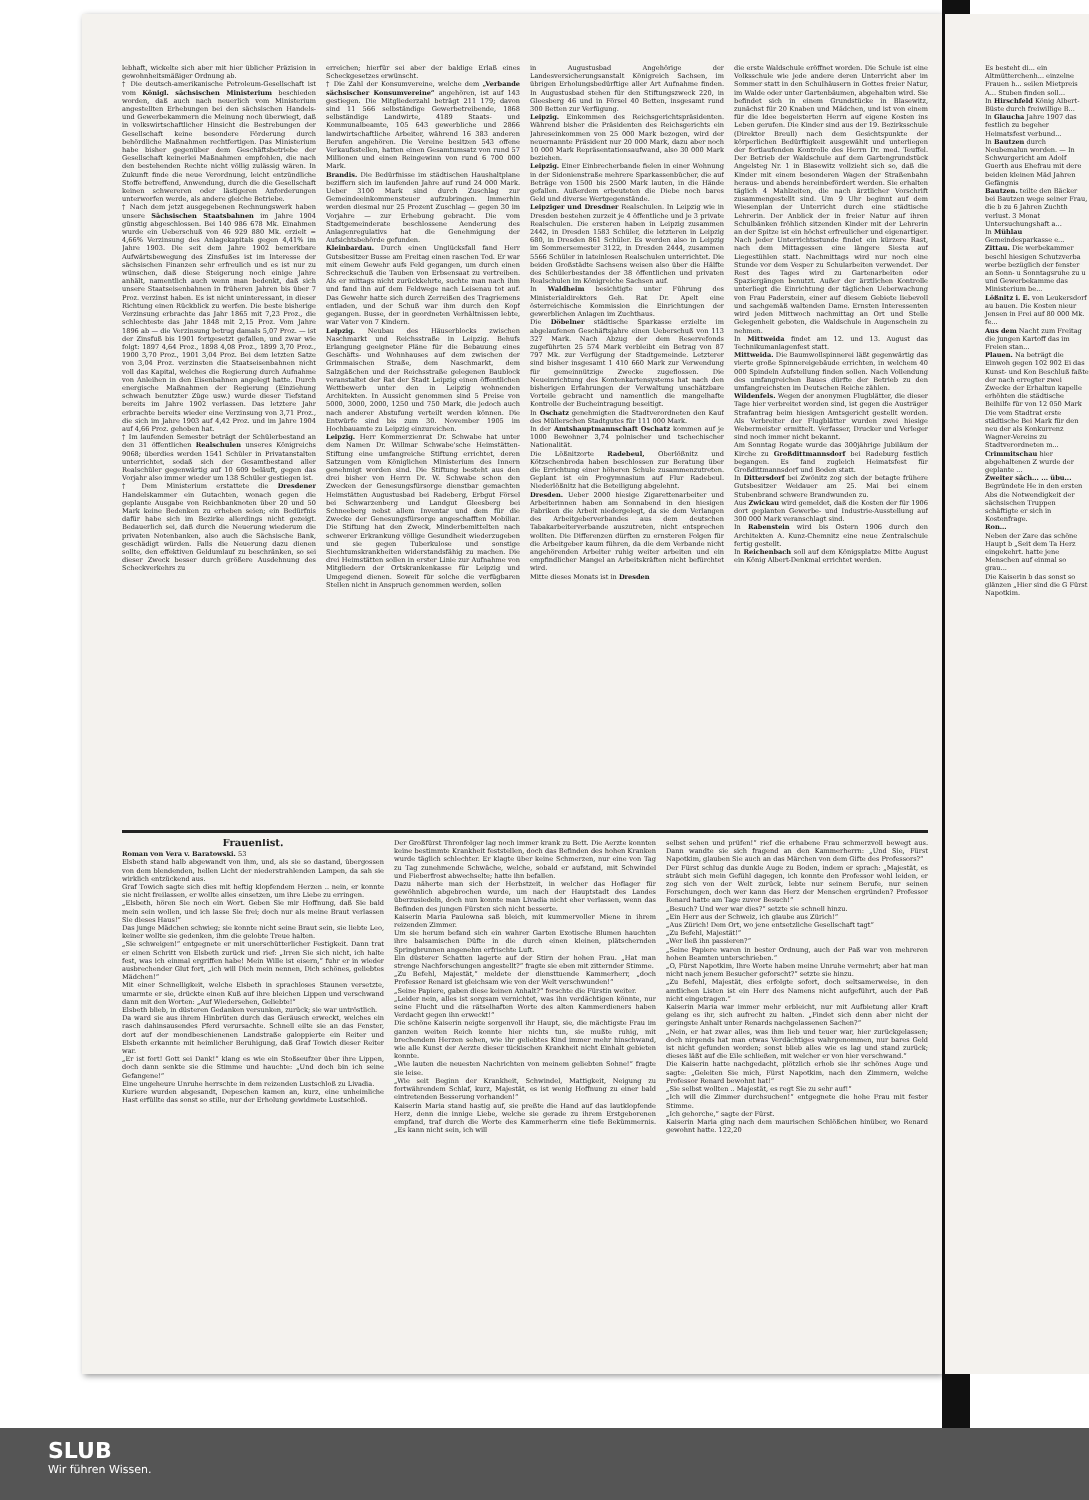lebhaft, wickelte sich aber mit hier üblicher Präzision in gewohnheitsmäßiger Ordnung ab.
† Die deutsch-amerikanische Petroleum-Gesellschaft ist vom Königl. sächsischen Ministerium beschieden worden, daß auch nach neuerlich vom Ministerium angestellten Erhebungen bei den sächsischen Handels- und Gewerbekammern die Meinung noch überwiegt, daß in volkswirtschaftlicher Hinsicht die Bestrebungen der Gesellschaft keine besondere Förderung durch behördliche Maßnahmen rechtfertigen. Das Ministerium habe bisher gegenüber dem Geschäftsbetriebe der Gesellschaft keinerlei Maßnahmen empfohlen, die nach den bestehenden Rechte nicht völlig zulässig wären. In Zukunft finde die neue Verordnung, leicht entzündliche Stoffe betreffend, Anwendung, durch die die Gesellschaft keinen schwereren oder lästigeren Anforderungen unterworfen werde, als andere gleiche Betriebe.
† Nach dem jetzt ausgegebenen Rechnungswerk haben unsere Sächsischen Staatsbahnen im Jahre 1904 günstig abgeschlossen. Bei 140 986 678 Mk. Einahmen wurde ein Ueberschuß von 46 929 880 Mk. erzielt = 4,66% Verzinsung des Anlagekapitals gegen 4,41% im Jahre 1903. Die seit dem Jahre 1902 bemerkbare Aufwärtsbewegung des Zinsfußes ist im Interesse der sächsischen Finanzen sehr erfreulich und es ist nur zu wünschen, daß diese Steigerung noch einige Jahre anhält, namentlich auch wenn man bedenkt, daß sich unsere Staatseisenbahnen in früheren Jahren bis über 7 Proz. verzinst haben. Es ist nicht uninteressant, in dieser Richtung einen Rückblick zu werfen. Die beste bisherige Verzinsung erbrachte das Jahr 1865 mit 7,23 Proz., die schlechteste das Jahr 1848 mit 2,15 Proz. Vom Jahre 1896 ab — die Verzinsung betrug damals 5,07 Proz. — ist der Zinsfuß bis 1901 fortgesetzt gefallen, und zwar wie folgt: 1897 4,64 Proz., 1898 4,08 Proz., 1899 3,70 Proz., 1900 3,70 Proz., 1901 3,04 Proz. Bei dem letzten Satze von 3,04 Proz. verzinsten die Staatseisenbahnen nicht voll das Kapital, welches die Regierung durch Aufnahme von Anleihen in den Eisenbahnen angelegt hatte. Durch energische Maßnahmen der Regierung (Einziehung schwach benutzter Züge usw.) wurde dieser Tiefstand bereits im Jahre 1902 verlassen. Das letztere Jahr erbrachte bereits wieder eine Verzinsung von 3,71 Proz., die sich im Jahre 1903 auf 4,42 Proz. und im Jahre 1904 auf 4,66 Proz. gehoben hat.
† Im laufenden Semester beträgt der Schülerbestand an den 31 öffentlichen Realschulen unseres Königreichs 9068; überdies werden 1541 Schüler in Privatanstalten unterrichtet, sodaß sich der Gesamtbestand aller Realschüler gegenwärtig auf 10 609 beläuft, gegen das Vorjahr also immer wieder um 138 Schüler gestiegen ist.
† Dem Ministerium erstattete die Dresdener Handelskammer ein Gutachten, wonach gegen die geplante Ausgabe von Reichbanknoten über 20 und 50 Mark keine Bedenken zu erheben seien; ein Bedürfnis dafür habe sich im Bezirke allerdings nicht gezeigt. Bedauerlich sei, daß durch die Neuerung wiederum die privaten Notenbanken, also auch die Sächsische Bank, geschädigt würden. Falls die Neuerung dazu dienen sollte, den effektiven Geldumlauf zu beschränken, so sei dieser Zweck besser durch größere Ausdehnung des Scheckverkehrs zu
erreichen; hierfür sei aber der baldige Erlaß eines Scheckgesetzes erwünscht.
† Die Zahl der Konsumvereine, welche dem „Verbande sächsischer Konsumvereine“ angehören, ist auf 143 gestiegen. Die Mitgliederzahl beträgt 211 179; davon sind 11 566 selbständige Gewerbetreibende, 1868 selbständige Landwirte, 4189 Staats- und Kommunalbeamte, 105 643 gewerbliche und 2866 landwirtschaftliche Arbeiter, während 16 383 anderen Berufen angehören. Die Vereine besitzen 543 offene Verkaufsstellen, hatten einen Gesamtumsatz von rund 57 Millionen und einen Reingewinn von rund 6 700 000 Mark.
Brandis. Die Bedürfnisse im städtischen Haushaltplane beziffern sich im laufenden Jahre auf rund 24 000 Mark. Ueber 3100 Mark sind durch Zuschlag zur Gemeindeeinkommensteuer aufzubringen. Immerhin werden diesmal nur 25 Prozent Zuschlag — gegen 30 im Vorjahre — zur Erhebung gebracht. Die vom Stadtgemeinderate beschlossene Aenderung des Anlagenregulativs hat die Genehmigung der Aufsichtsbehörde gefunden.
Kleinbardau. Durch einen Unglücksfall fand Herr Gutsbesitzer Busse am Freitag einen raschen Tod. Er war mit einem Gewehr aufs Feld gegangen, um durch einen Schreckschuß die Tauben von Erbsensaat zu vertreiben. Als er mittags nicht zurückkehrte, suchte man nach ihm und fand ihn auf dem Feldwege nach Leisenau tot auf. Das Gewehr hatte sich durch Zerreißen des Tragriemens entladen, und der Schuß war ihm durch den Kopf gegangen. Busse, der in geordneten Verhältnissen lebte, war Vater von 7 Kindern.
Leipzig. Neubau des Häuserblocks zwischen Naschmarkt und Reichsstraße in Leipzig. Behufs Erlangung geeigneter Pläne für die Bebauung eines Geschäfts- und Wohnhauses auf dem zwischen der Grimmaischen Straße, dem Naschmarkt, dem Salzgäßchen und der Reichsstraße gelegenen Baublock veranstaltet der Rat der Stadt Leipzig einen öffentlichen Wettbewerb unter den in Leipzig wohnenden Architekten. In Aussicht genommen sind 5 Preise von 5000, 3000, 2000, 1250 und 750 Mark, die jedoch auch nach anderer Abstufung verteilt werden können. Die Entwürfe sind bis zum 30. November 1905 im Hochbauamte zu Leipzig einzureichen.
Leipzig. Herr Kommerzienrat Dr. Schwabe hat unter dem Namen Dr. Willmar Schwabe'sche Heimstätten-Stiftung eine umfangreiche Stiftung errichtet, deren Satzungen vom Königlichen Ministerium des Innern genehmigt worden sind. Die Stiftung besteht aus den drei bisher von Herrn Dr. W. Schwabe schon den Zwecken der Genesungsfürsorge dienstbar gemachten Heimstätten Augustusbad bei Radeberg, Erbgut Försel bei Schwarzenberg und Landgut Gleesberg bei Schneeberg nebst allem Inventar und dem für die Zwecke der Genesungsfürsorge angeschafften Mobiliar. Die Stiftung hat den Zweck, Minderbemittelten nach schwerer Erkrankung völlige Gesundheit wiederzugeben und sie gegen Tuberkulose und sonstige Siechtumskrankheiten widerstandsfähig zu machen. Die drei Heimstätten sollen in erster Linie zur Aufnahme von Mitgliedern der Ortskrankenkasse für Leipzig und Umgegend dienen. Soweit für solche die verfügbaren Stellen nicht in Anspruch genommen werden, sollen
in Augustusbad Angehörige der Landesversicherungsanstalt Königreich Sachsen, im übrigen Erholungsbedürftige aller Art Aufnahme finden. In Augustusbad stehen für den Stiftungszweck 220, in Gleesberg 46 und in Försel 40 Betten, insgesamt rund 300 Betten zur Verfügung.
Leipzig. Einkommen des Reichsgerichtspräsidenten. Während bisher die Präsidenten des Reichsgerichts ein Jahreseinkommen von 25 000 Mark bezogen, wird der neuernannte Präsident nur 20 000 Mark, dazu aber noch 10 000 Mark Repräsentationsaufwand, also 30 000 Mark beziehen.
Leipzig. Einer Einbrecherbande fielen in einer Wohnung in der Sidonienstraße mehrere Sparkassenbücher, die auf Beträge von 1500 bis 2500 Mark lauten, in die Hände gefallen. Außerdem erbeuteten die Diebe noch bares Geld und diverse Wertgegenstände.
Leipziger und Dresdner Realschulen. In Leipzig wie in Dresden bestehen zurzeit je 4 öffentliche und je 3 private Realschulen. Die ersteren haben in Leipzig zusammen 2442, in Dresden 1583 Schüler, die letzteren in Leipzig 680, in Dresden 861 Schüler. Es werden also in Leipzig im Sommersemester 3122, in Dresden 2444, zusammen 5566 Schüler in lateinlosen Realschulen unterrichtet. Die beiden Großstädte Sachsens weisen also über die Hälfte des Schülerbestandes der 38 öffentlichen und privaten Realschulen im Königreiche Sachsen auf.
In Waldheim besichtigte unter Führung des Ministerialdirektors Geh. Rat Dr. Apelt eine österreichische Kommission die Einrichtungen der gewerblichen Anlagen im Zuchthaus.
Die Döbelner städtische Sparkasse erzielte im abgelaufenen Geschäftsjahre einen Ueberschuß von 113 327 Mark. Nach Abzug der dem Reservefonds zugeführten 25 574 Mark verbleibt ein Betrag von 87 797 Mk. zur Verfügung der Stadtgemeinde. Letzterer sind bisher insgesamt 1 410 660 Mark zur Verwendung für gemeinnützige Zwecke zugeflossen. Die Neueinrichtung des Kontenkartensystems hat nach den bisherigen Erfahrungen der Verwaltung unschätzbare Vorteile gebracht und namentlich die mangelhafte Kontrolle der Bucheintragung beseitigt.
In Oschatz genehmigten die Stadtverordneten den Kauf des Müllerschen Stadtgutes für 111 000 Mark.
In der Amtshauptmannschaft Oschatz kommen auf je 1000 Bewohner 3,74 polnischer und tschechischer Nationalität.
Die Lößnitzorte Radebeul, Oberlößnitz und Kötzschenbroda haben beschlossen zur Beratung über die Errichtung einer höheren Schule zusammenzutreten. Geplant ist ein Progymnasium auf Flur Radebeul. Niederlößnitz hat die Beteiligung abgelehnt.
Dresden. Ueber 2000 hiesige Zigarettenarbeiter und Arbeiterinnen haben am Sonnabend in den hiesigen Fabriken die Arbeit niedergelegt, da sie dem Verlangen des Arbeitgeberverbandes aus dem deutschen Tabakarbeiterverbande auszutreten, nicht entsprechen wollten. Die Differenzen dürften zu ernsteren Folgen für die Arbeitgeber kaum führen, da die dem Verbande nicht angehörenden Arbeiter ruhig weiter arbeiten und ein empfindlicher Mangel an Arbeitskräften nicht befürchtet wird.
Mitte dieses Monats ist in Dresden
die erste Waldschule eröffnet worden. Die Schule ist eine Volksschule wie jede andere deren Unterricht aber im Sommer statt in den Schulhäusern in Gottes freier Natur, im Walde oder unter Gartenbäumen, abgehalten wird. Sie befindet sich in einem Grundstücke in Blasewitz, zunächst für 20 Knaben und Mädchen, und ist von einem für die Idee begeisterten Herrn auf eigene Kosten ins Leben gerufen. Die Kinder sind aus der 19. Bezirksschule (Direktor Breull) nach dem Gesichtspunkte der körperlichen Bedürftigkeit ausgewählt und unterliegen der fortlaufenden Kontrolle des Herrn Dr. med. Teuffel. Der Betrieb der Waldschule auf dem Gartengrundstück Angelsteg Nr. 1 in Blasewitz vollzieht sich so, daß die Kinder mit einem besonderen Wagen der Straßenbahn heraus- und abends hereinbefördert werden. Sie erhalten täglich 4 Mahlzeiten, die nach ärztlicher Vorschrift zusammengestellt sind. Um 9 Uhr beginnt auf dem Wiesenplan der Unterricht durch eine städtische Lehrerin. Der Anblick der in freier Natur auf ihren Schulbänken fröhlich sitzenden Kinder mit der Lehrerin an der Spitze ist ein höchst erfreulicher und eigenartiger. Nach jeder Unterrichtsstunde findet ein kürzere Rast, nach dem Mittagessen eine längere Siesta auf Liegestühlen statt. Nachmittags wird nur noch eine Stunde vor dem Vesper zu Schularbeiten verwendet. Der Rest des Tages wird zu Gartenarbeiten oder Spaziergängen benutzt. Außer der ärztlichen Kontrolle unterliegt die Einrichtung der täglichen Ueberwachung von Frau Paderstein, einer auf diesem Gebiete liebevoll und sachgemäß waltenden Dame. Ernsten Interessenten wird jeden Mittwoch nachmittag an Ort und Stelle Gelegenheit geboten, die Waldschule in Augenschein zu nehmen.
In Mittweida findet am 12. und 13. August das Technikumanlagenfest statt.
Mittweida. Die Baumwollspinnerei läßt gegenwärtig das vierte große Spinnereigebäude errichten, in welchem 40 000 Spindeln Aufstellung finden sollen. Nach Vollendung des umfangreichen Baues dürfte der Betrieb zu den umfangreichsten im Deutschen Reiche zählen.
Wildenfels. Wegen der anonymen Flugblätter, die dieser Tage hier verbreitet worden sind, ist gegen die Austräger Strafantrag beim hiesigen Amtsgericht gestellt worden. Als Verbreiter der Flugblätter wurden zwei hiesige Webermeister ermittelt. Verfasser, Drucker und Verleger sind noch immer nicht bekannt.
Am Sonntag Rogate wurde das 300jährige Jubiläum der Kirche zu Großdittmannsdorf bei Radeburg festlich begangen. Es fand zugleich Heimatsfest für Großdittmannsdorf und Boden statt.
In Dittersdorf bei Zwönitz zog sich der betagte frühere Gutsbesitzer Weidauer am 25. Mai bei einem Stubenbrand schwere Brandwunden zu.
Aus Zwickau wird gemeldet, daß die Kosten der für 1906 dort geplanten Gewerbe- und Industrie-Ausstellung auf 300 000 Mark veranschlagt sind.
In Rabenstein wird bis Ostern 1906 durch den Architekten A. Kunz-Chemnitz eine neue Zentralschule fertig gestellt.
In Reichenbach soll auf dem Königsplatze Mitte August ein König Albert-Denkmal errichtet werden.
Frauenlist.
Roman von Vera v. Baratowski. 53
Elsbeth stand halb abgewandt von ihm, und, als sie so dastand, übergossen von dem blendenden, hellen Licht der niederstrahlenden Lampen, da sah sie wirklich entzückend aus.
Graf Towich sagte sich dies mit heftig klopfendem Herzen .. nein, er konnte sie nicht freilassen, er wollte alles einsetzen, um ihre Liebe zu erringen.
„Elsbeth, hören Sie noch ein Wort. Geben Sie mir Hoffnung, daß Sie bald mein sein wollen, und ich lasse Sie frei; doch nur als meine Braut verlassen Sie dieses Haus!“
Das junge Mädchen schwieg; sie konnte nicht seine Braut sein, sie liebte Leo, keiner wollte sie gedenken, ihm die gelobte Treue halten.
„Sie schweigen!“ entgegnete er mit unerschütterlicher Festigkeit. Dann trat er einen Schritt von Elsbeth zurück und rief: „Irren Sie sich nicht, ich halte fest, was ich einmal ergriffen habe! Mein Wille ist eisern,“ fuhr er in wieder ausbrechender Glut fort, „ich will Dich mein nennen, Dich schönes, geliebtes Mädchen!“
Mit einer Schnelligkeit, welche Elsbeth in sprachloses Staunen versetzte, umarmte er sie, drückte einen Kuß auf ihre bleichen Lippen und verschwand dann mit den Worten: „Auf Wiedersehen, Geliebte!“
Elsbeth blieb, in düsteren Gedanken versunken, zurück; sie war untröstlich.
Da ward sie aus ihrem Hinbrüten durch das Geräusch erweckt, welches ein rasch dahinsausendes Pferd verursachte. Schnell eilte sie an das Fenster, dort auf der mondbeschienenen Landstraße galoppierte ein Reiter und Elsbeth erkannte mit heimlicher Beruhigung, daß Graf Towich dieser Reiter war.
„Er ist fort! Gott sei Dank!“ klang es wie ein Stoßseufzer über ihre Lippen, doch dann senkte sie die Stimme und hauchte: „Und doch bin ich seine Gefangene!“
Eine ungeheure Unruhe herrschte in dem reizenden Lustschloß zu Livadia.
Kuriere wurden abgesandt, Depeschen kamen an, kurz, eine unheimliche Hast erfüllte das sonst so stille, nur der Erholung gewidmete Lustschloß.
Der Großfürst Thronfolger lag noch immer krank zu Bett. Die Aerzte konnten keine bestimmte Krankheit feststellen, doch das Befinden des hohen Kranken wurde täglich schlechter. Er klagte über keine Schmerzen, nur eine von Tag zu Tag zunehmende Schwäche, welche, sobald er aufstand, mit Schwindel und Fieberfrost abwechselte; hatte ihn befallen.
Dazu näherte man sich der Herbstzeit, in welcher das Hoflager für gewöhnlich abgebrochen wurde, um nach der Hauptstadt des Landes überzusiedeln, doch nun konnte man Livadia nicht eher verlassen, wenn das Befinden des jungen Fürsten sich nicht besserte.
Kaiserin Maria Paulowna saß bleich, mit kummervoller Miene in ihrem reizenden Zimmer.
Um sie herum befand sich ein wahrer Garten Exotische Blumen hauchten ihre balsamischen Düfte in die durch einen kleinen, plätschernden Springbrunnen angenehm erfrischte Luft.
Ein düsterer Schatten lagerte auf der Stirn der hohen Frau. „Hat man strenge Nachforschungen angestellt?“ fragte sie eben mit zitternder Stimme.
„Zu Befehl, Majestät,“ meldete der diensttuende Kammerherr, „doch Professor Renard ist gleichsam wie von der Welt verschwunden!“
„Seine Papiere, gaben diese keinen Anhalt?“ forschte die Fürstin weiter.
„Leider nein, alles ist sorgsam vernichtet, was ihn verdächtigen könnte, nur seine Flucht und die rätselhaften Worte des alten Kammerdieners haben Verdacht gegen ihn erweckt!“
Die schöne Kaiserin neigte sorgenvoll ihr Haupt, sie, die mächtigste Frau im ganzen weiten Reich konnte hier nichts tun, sie mußte ruhig, mit brechendem Herzen sehen, wie ihr geliebtes Kind immer mehr hinschwand, wie alle Kunst der Aerzte dieser tückischen Krankheit nicht Einhalt gebieten konnte.
„Wie lauten die neuesten Nachrichten von meinem geliebten Sohne!“ fragte sie leise.
„Wie seit Beginn der Krankheit, Schwindel, Mattigkeit, Neigung zu fortwährendem Schlaf, kurz, Majestät, es ist wenig Hoffnung zu einer bald eintretenden Besserung vorhanden!“
Kaiserin Maria stand hastig auf, sie preßte die Hand auf das lautklopfende Herz, denn die innige Liebe, welche sie gerade zu ihrem Erstgeborenen empfand, traf durch die Worte des Kammerherrn eine tiefe Bekümmernis. „Es kann nicht sein, ich will
selbst sehen und prüfen!“ rief die erhabene Frau schmerzvoll bewegt aus. Dann wandte sie sich fragend an den Kammerherrn: „Und Sie, Fürst Napotkim, glauben Sie auch an das Märchen von dem Gifte des Professors?“
Der Fürst schlug das dunkle Auge zu Boden, indem er sprach: „Majestät, es sträubt sich mein Gefühl dagegen, ich konnte den Professor wohl leiden, er zog sich von der Welt zurück, lebte nur seinem Berufe, nur seinen Forschungen, doch wer kann das Herz der Menschen ergründen? Professor Renard hatte am Tage zuvor Besuch!“
„Besuch? Und wer war dies?“ setzte sie schnell hinzu.
„Ein Herr aus der Schweiz, ich glaube aus Zürich!“
„Aus Zürich! Dem Ort, wo jene entsetzliche Gesellschaft tagt“
„Zu Befehl, Majestät!“
„Wer ließ ihn passieren?“
„Seine Papiere waren in bester Ordnung, auch der Paß war von mehreren hohen Beamten unterschrieben.“
„O, Fürst Napotkim, Ihre Worte haben meine Unruhe vermehrt; aber hat man nicht nach jenem Besucher geforscht?“ setzte sie hinzu.
„Zu Befehl, Majestät, dies erfolgte sofort, doch seltsamerweise, in den amtlichen Listen ist ein Herr des Namens nicht aufgeführt, auch der Paß nicht eingetragen.“
Kaiserin Maria war immer mehr erbleicht, nur mit Aufbietung aller Kraft gelang es ihr, sich aufrecht zu halten. „Findet sich denn aber nicht der geringste Anhalt unter Renards nachgelassenen Sachen?“
„Nein, er hat zwar alles, was ihm lieb und teuer war, hier zurückgelassen; doch nirgends hat man etwas Verdächtiges wahrgenommen, nur bares Geld ist nicht gefunden worden; sonst blieb alles wie es lag und stand zurück; dieses läßt auf die Eile schließen, mit welcher er von hier verschwand.“
Die Kaiserin hatte nachgedacht, plötzlich erhob sie ihr schönes Auge und sagte: „Geleiten Sie mich, Fürst Napotkim, nach den Zimmern, welche Professor Renard bewohnt hat!“
„Sie selbst wollten .. Majestät, es regt Sie zu sehr auf!“
„Ich will die Zimmer durchsuchen!“ entgegnete die hohe Frau mit fester Stimme.
„Ich gehorche,“ sagte der Fürst.
Kaiserin Maria ging nach dem maurischen Schlößchen hinüber, wo Renard gewohnt hatte. 122,20
Es besteht di... ein Altmütterchenh... einzelne Frauen h... seilen Mietpreis A... Stuben finden soll...
In Hirschfeld König Albert-Büste durch freiwillige B...
In Glaucha Jahre 1907 das festlich zu begeher Heimatsfest verbund...
In Bautzen durch Neubemalun worden. — In Schwurgericht am Adolf Guerth aus Ehefrau mit dere beiden kleinen Mäd Jahren Gefängnis
Bautzen. teilte den Bäcker bei Bautzen wege seiner Frau, die b zu 6 Jahren Zuchth verlust. 3 Monat Untersuchungshaft a...
In Mühlau Gemeindesparkasse e...
Zittau. Die werbekammer beschl hiesigen Schutzverba werbe bezüglich der fenster an Sonn- u Sonntagsruhe zu u und Gewerbekamme das Ministerium be...
Lößnitz i. E. von Leukersdorf au bauen. Die Kosten nieur Jensen in Frei auf 80 000 Mk. fe...
Aus dem Nacht zum Freitag die jungen Kartoff das im Freien stan...
Plauen. Na beträgt die Einwoh gegen 102 902 Ei das Kunst- und Kon Beschluß faßte der nach erregter zwei Zwecke der Erhaltun kapelle erhöhten die städtische Beihilfe für von 12 050 Mark Die vom Stadtrat erste städtische Bei Mark für den neu der als Konkurrenz Wagner-Vereins zu Stadtverordneten m...
Crimmitschau hier abgehaltenen Z wurde der geplante ...
Zweiter säch... ... übu...
Begründete He in den ersten Abs die Notwendigkeit der sächsischen Truppen schäftigte er sich in Kostenfrage.
Ron...
Neben der Zare das schöne Haupt b „Seit dem Ta Herz eingekehrt. hatte jene Menschen auf einmal so grau...
Die Kaiserin b das sonst so glänzen „Hier sind die G Fürst Napotkim.
SLUB
Wir führen Wissen.